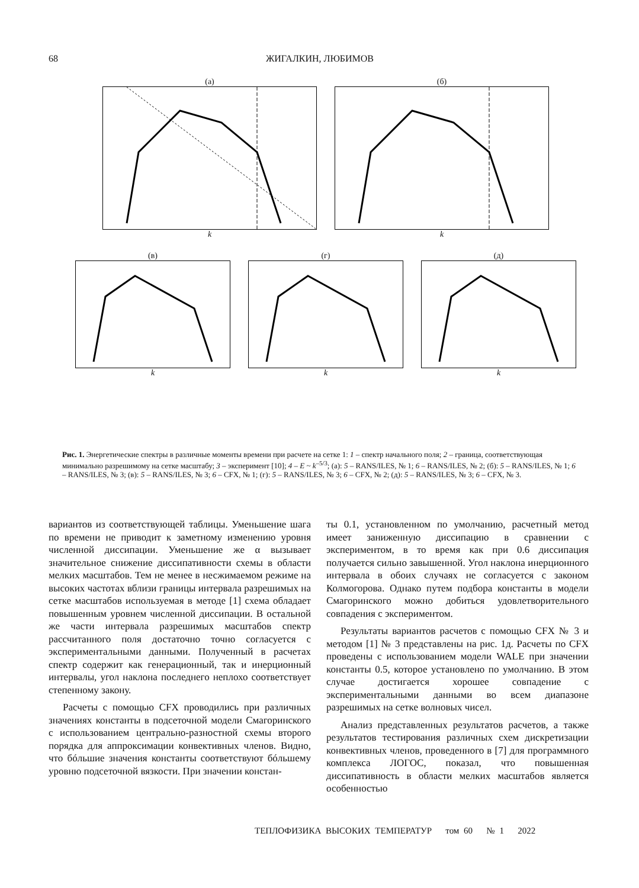68 ЖИГАЛКИН, ЛЮБИМОВ
(а)k (б)k
(в)k (г)k (д)k
Рис. 1. Энергетические спектры в различные моменты времени при расчете на сетке 1: 1 – спектр начального поля; 2 – граница, соответствующая минимально разрешимому на сетке масштабу; 3 – эксперимент [10]; 4 – E ~ k<sup>–5/3</sup>; (а): 5 – RANS/ILES, № 1; 6 – RANS/ILES, № 2; (б): 5 – RANS/ILES, № 1; 6 – RANS/ILES, № 3; (в): 5 – RANS/ILES, № 3; 6 – CFX, № 1; (г): 5 – RANS/ILES, № 3; 6 – CFX, № 2; (д): 5 – RANS/ILES, № 3; 6 – CFX, № 3.
вариантов из соответствующей таблицы. Уменьшение шага по времени не приводит к заметному изменению уровня численной диссипации. Уменьшение же α вызывает значительное снижение диссипативности схемы в области мелких масштабов. Тем не менее в несжимаемом режиме на высоких частотах вблизи границы интервала разрешимых на сетке масштабов используемая в методе [1] схема обладает повышенным уровнем численной диссипации. В остальной же части интервала разрешимых масштабов спектр рассчитанного поля достаточно точно согласуется с экспериментальными данными. Полученный в расчетах спектр содержит как генерационный, так и инерционный интервалы, угол наклона последнего неплохо соответствует степенному закону.
Расчеты с помощью CFX проводились при различных значениях константы в подсеточной модели Смагоринского с использованием центрально-разностной схемы второго порядка для аппроксимации конвективных членов. Видно, что бóльшие значения константы соответствуют бóльшему уровню подсеточной вязкости. При значении констан-
ты 0.1, установленном по умолчанию, расчетный метод имеет заниженную диссипацию в сравнении с экспериментом, в то время как при 0.6 диссипация получается сильно завышенной. Угол наклона инерционного интервала в обоих случаях не согласуется с законом Колмогорова. Однако путем подбора константы в модели Смагоринского можно добиться удовлетворительного совпадения с экспериментом.
Результаты вариантов расчетов с помощью CFX № 3 и методом [1] № 3 представлены на рис. 1д. Расчеты по CFX проведены с использованием модели WALE при значении константы 0.5, которое установлено по умолчанию. В этом случае достигается хорошее совпадение с экспериментальными данными во всем диапазоне разрешимых на сетке волновых чисел.
Анализ представленных результатов расчетов, а также результатов тестирования различных схем дискретизации конвективных членов, проведенного в [7] для программного комплекса ЛОГОС, показал, что повышенная диссипативность в области мелких масштабов является особенностью
ТЕПЛОФИЗИКА ВЫСОКИХ ТЕМПЕРАТУР том 60 № 1 2022